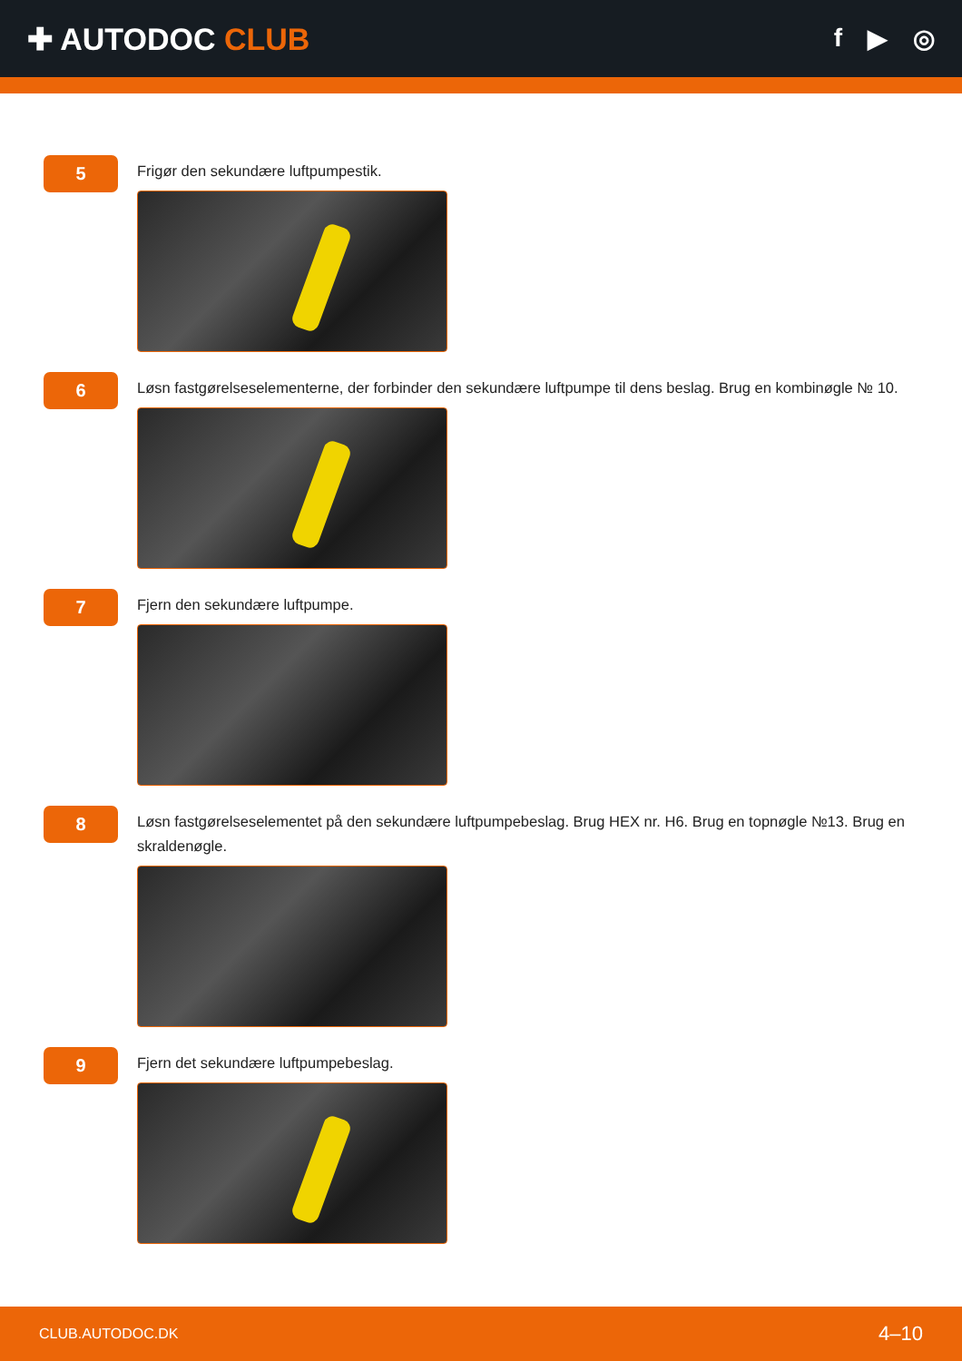✚ AUTODOC CLUB
f ▶ ◎
5
Frigør den sekundære luftpumpestik.
6
Løsn fastgørelseselementerne, der forbinder den sekundære luftpumpe til dens beslag. Brug en kombinøgle № 10.
7
Fjern den sekundære luftpumpe.
8
Løsn fastgørelseselementet på den sekundære luftpumpebeslag. Brug HEX nr. H6. Brug en topnøgle №13. Brug en skraldenøgle.
9
Fjern det sekundære luftpumpebeslag.
CLUB.AUTODOC.DK 4–10